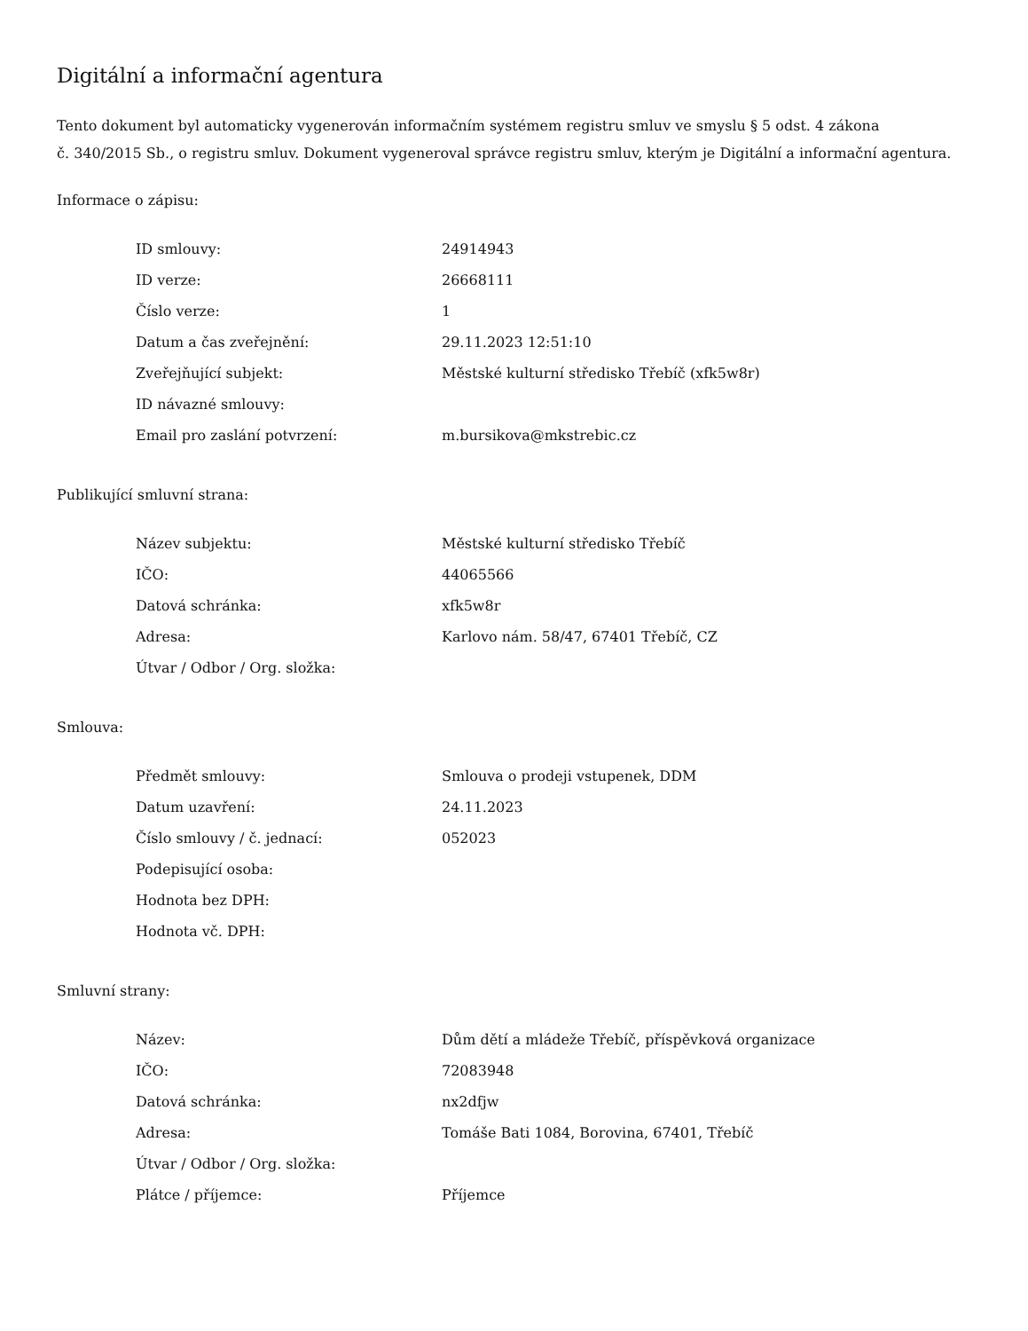Digitální a informační agentura
Tento dokument byl automaticky vygenerován informačním systémem registru smluv ve smyslu § 5 odst. 4 zákona
č. 340/2015 Sb., o registru smluv. Dokument vygeneroval správce registru smluv, kterým je Digitální a informační agentura.
Informace o zápisu:
| ID smlouvy: | 24914943 |
| ID verze: | 26668111 |
| Číslo verze: | 1 |
| Datum a čas zveřejnění: | 29.11.2023 12:51:10 |
| Zveřejňující subjekt: | Městské kulturní středisko Třebíč (xfk5w8r) |
| ID návazné smlouvy: | |
| Email pro zaslání potvrzení: | m.bursikova@mkstrebic.cz |
Publikující smluvní strana:
| Název subjektu: | Městské kulturní středisko Třebíč |
| IČO: | 44065566 |
| Datová schránka: | xfk5w8r |
| Adresa: | Karlovo nám. 58/47, 67401 Třebíč, CZ |
| Útvar / Odbor / Org. složka: | |
Smlouva:
| Předmět smlouvy: | Smlouva o prodeji vstupenek, DDM |
| Datum uzavření: | 24.11.2023 |
| Číslo smlouvy / č. jednací: | 052023 |
| Podepisující osoba: | |
| Hodnota bez DPH: | |
| Hodnota vč. DPH: | |
Smluvní strany:
| Název: | Dům dětí a mládeže Třebíč, příspěvková organizace |
| IČO: | 72083948 |
| Datová schránka: | nx2dfjw |
| Adresa: | Tomáše Bati 1084, Borovina, 67401, Třebíč |
| Útvar / Odbor / Org. složka: | |
| Plátce / příjemce: | Příjemce |